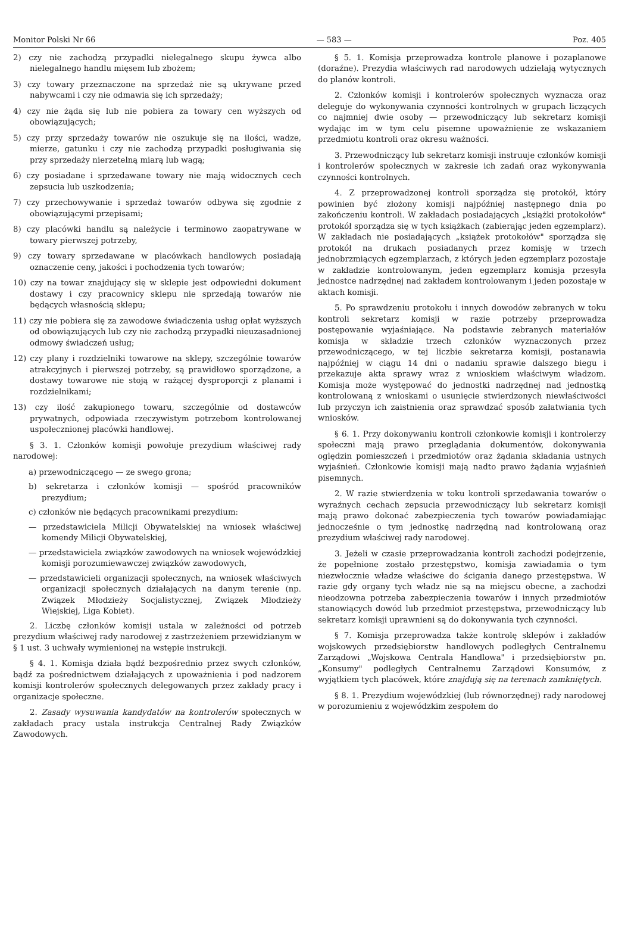Monitor Polski Nr 66 — 583 — Poz. 405
2) czy nie zachodzą przypadki nielegalnego skupu żywca albo nielegalnego handlu mięsem lub zbożem;
3) czy towary przeznaczone na sprzedaż nie są ukrywane przed nabywcami i czy nie odmawia się ich sprzedaży;
4) czy nie żąda się lub nie pobiera za towary cen wyższych od obowiązujących;
5) czy przy sprzedaży towarów nie oszukuje się na ilości, wadze, mierze, gatunku i czy nie zachodzą przypadki posługiwania się przy sprzedaży nierzetelną miarą lub wagą;
6) czy posiadane i sprzedawane towary nie mają widocznych cech zepsucia lub uszkodzenia;
7) czy przechowywanie i sprzedaż towarów odbywa się zgodnie z obowiązującymi przepisami;
8) czy placówki handlu są należycie i terminowo zaopatrywane w towary pierwszej potrzeby,
9) czy towary sprzedawane w placówkach handlowych posiadają oznaczenie ceny, jakości i pochodzenia tych towarów;
10) czy na towar znajdujący się w sklepie jest odpowiedni dokument dostawy i czy pracownicy sklepu nie sprzedają towarów nie będących własnością sklepu;
11) czy nie pobiera się za zawodowe świadczenia usług opłat wyższych od obowiązujących lub czy nie zachodzą przypadki nieuzasadnionej odmowy świadczeń usług;
12) czy plany i rozdzielniki towarowe na sklepy, szczególnie towarów atrakcyjnych i pierwszej potrzeby, są prawidłowo sporządzone, a dostawy towarowe nie stoją w rażącej dysproporcji z planami i rozdzielnikami;
13) czy ilość zakupionego towaru, szczególnie od dostawców prywatnych, odpowiada rzeczywistym potrzebom kontrolowanej uspołecznionej placówki handlowej.
§ 3. 1. Członków komisji powołuje prezydium właściwej rady narodowej:
a) przewodniczącego — ze swego grona;
b) sekretarza i członków komisji — spośród pracowników prezydium;
c) członków nie będących pracownikami prezydium:
— przedstawiciela Milicji Obywatelskiej na wniosek właściwej komendy Milicji Obywatelskiej,
— przedstawiciela związków zawodowych na wniosek wojewódzkiej komisji porozumiewawczej związków zawodowych,
— przedstawicieli organizacji społecznych, na wniosek właściwych organizacji społecznych działających na danym terenie (np. Związek Młodzieży Socjalistycznej, Związek Młodzieży Wiejskiej, Liga Kobiet).
2. Liczbę członków komisji ustala w zależności od potrzeb prezydium właściwej rady narodowej z zastrzeżeniem przewidzianym w § 1 ust. 3 uchwały wymienionej na wstępie instrukcji.
§ 4. 1. Komisja działa bądź bezpośrednio przez swych członków, bądź za pośrednictwem działających z upoważnienia i pod nadzorem komisji kontrolerów społecznych delegowanych przez zakłady pracy i organizacje społeczne.
2. Zasady wysuwania kandydatów na kontrolerów społecznych w zakładach pracy ustala instrukcja Centralnej Rady Związków Zawodowych.
§ 5. 1. Komisja przeprowadza kontrole planowe i pozaplanowe (doraźne). Prezydia właściwych rad narodowych udzielają wytycznych do planów kontroli.
2. Członków komisji i kontrolerów społecznych wyznacza oraz deleguje do wykonywania czynności kontrolnych w grupach liczących co najmniej dwie osoby — przewodniczący lub sekretarz komisji wydając im w tym celu pisemne upoważnienie ze wskazaniem przedmiotu kontroli oraz okresu ważności.
3. Przewodniczący lub sekretarz komisji instruuje członków komisji i kontrolerów społecznych w zakresie ich zadań oraz wykonywania czynności kontrolnych.
4. Z przeprowadzonej kontroli sporządza się protokół, który powinien być złożony komisji najpóźniej następnego dnia po zakończeniu kontroli. W zakładach posiadających „książki protokołów" protokół sporządza się w tych książkach (zabierając jeden egzemplarz). W zakładach nie posiadających „książek protokołów" sporządza się protokół na drukach posiadanych przez komisję w trzech jednobrzmiących egzemplarzach, z których jeden egzemplarz pozostaje w zakładzie kontrolowanym, jeden egzemplarz komisja przesyła jednostce nadrzędnej nad zakładem kontrolowanym i jeden pozostaje w aktach komisji.
5. Po sprawdzeniu protokołu i innych dowodów zebranych w toku kontroli sekretarz komisji w razie potrzeby przeprowadza postępowanie wyjaśniające. Na podstawie zebranych materiałów komisja w składzie trzech członków wyznaczonych przez przewodniczącego, w tej liczbie sekretarza komisji, postanawia najpóźniej w ciągu 14 dni o nadaniu sprawie dalszego biegu i przekazuje akta sprawy wraz z wnioskiem właściwym władzom. Komisja może występować do jednostki nadrzędnej nad jednostką kontrolowaną z wnioskami o usunięcie stwierdzonych niewłaściwości lub przyczyn ich zaistnienia oraz sprawdzać sposób załatwiania tych wniosków.
§ 6. 1. Przy dokonywaniu kontroli członkowie komisji i kontrolerzy społeczni mają prawo przeglądania dokumentów, dokonywania oględzin pomieszczeń i przedmiotów oraz żądania składania ustnych wyjaśnień. Członkowie komisji mają nadto prawo żądania wyjaśnień pisemnych.
2. W razie stwierdzenia w toku kontroli sprzedawania towarów o wyraźnych cechach zepsucia przewodniczący lub sekretarz komisji mają prawo dokonać zabezpieczenia tych towarów powiadamiając jednocześnie o tym jednostkę nadrzędną nad kontrolowaną oraz prezydium właściwej rady narodowej.
3. Jeżeli w czasie przeprowadzania kontroli zachodzi podejrzenie, że popełnione zostało przestępstwo, komisja zawiadamia o tym niezwłocznie władze właściwe do ścigania danego przestępstwa. W razie gdy organy tych władz nie są na miejscu obecne, a zachodzi nieodzowna potrzeba zabezpieczenia towarów i innych przedmiotów stanowiących dowód lub przedmiot przestępstwa, przewodniczący lub sekretarz komisji uprawnieni są do dokonywania tych czynności.
§ 7. Komisja przeprowadza także kontrolę sklepów i zakładów wojskowych przedsiębiorstw handlowych podległych Centralnemu Zarządowi „Wojskowa Centrala Handlowa" i przedsiębiorstw pn. „Konsumy" podległych Centralnemu Zarządowi Konsumów, z wyjątkiem tych placówek, które znajdują się na terenach zamkniętych.
§ 8. 1. Prezydium wojewódzkiej (lub równorzędnej) rady narodowej w porozumieniu z wojewódzkim zespołem do